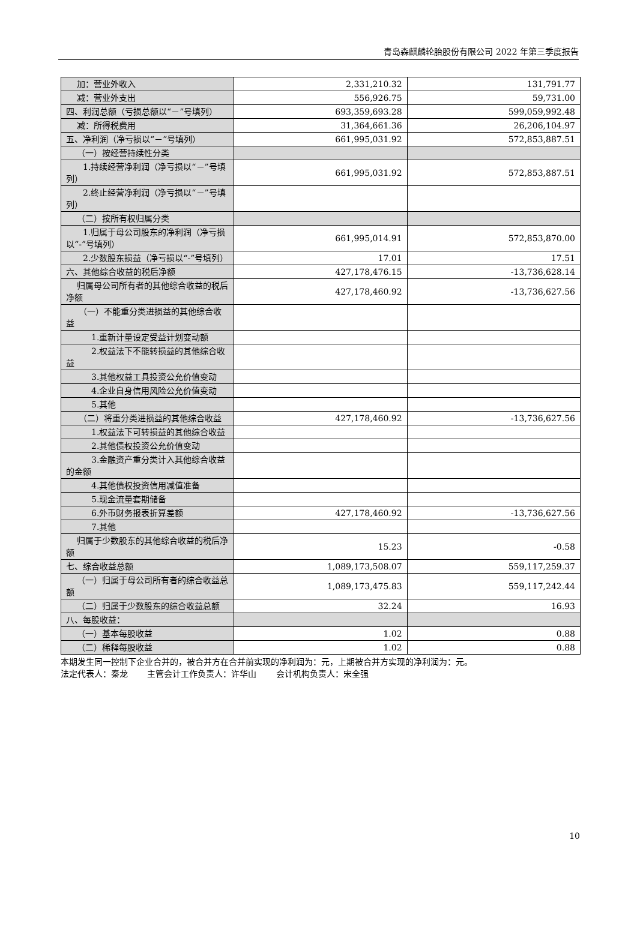青岛森麒麟轮胎股份有限公司 2022 年第三季度报告
| 加：营业外收入 | 2,331,210.32 | 131,791.77 |
| 减：营业外支出 | 556,926.75 | 59,731.00 |
| 四、利润总额（亏损总额以“－”号填列） | 693,359,693.28 | 599,059,992.48 |
| 减：所得税费用 | 31,364,661.36 | 26,206,104.97 |
| 五、净利润（净亏损以“－”号填列） | 661,995,031.92 | 572,853,887.51 |
| （一）按经营持续性分类 | | |
| 1.持续经营净利润（净亏损以“－”号填列） | 661,995,031.92 | 572,853,887.51 |
| 2.终止经营净利润（净亏损以“－”号填列） | | |
| （二）按所有权归属分类 | | |
| 1.归属于母公司股东的净利润（净亏损以“-”号填列） | 661,995,014.91 | 572,853,870.00 |
| 2.少数股东损益（净亏损以“-”号填列） | 17.01 | 17.51 |
| 六、其他综合收益的税后净额 | 427,178,476.15 | -13,736,628.14 |
| 归属母公司所有者的其他综合收益的税后净额 | 427,178,460.92 | -13,736,627.56 |
| （一）不能重分类进损益的其他综合收益 | | |
| 1.重新计量设定受益计划变动额 | | |
| 2.权益法下不能转损益的其他综合收益 | | |
| 3.其他权益工具投资公允价值变动 | | |
| 4.企业自身信用风险公允价值变动 | | |
| 5.其他 | | |
| （二）将重分类进损益的其他综合收益 | 427,178,460.92 | -13,736,627.56 |
| 1.权益法下可转损益的其他综合收益 | | |
| 2.其他债权投资公允价值变动 | | |
| 3.金融资产重分类计入其他综合收益的金额 | | |
| 4.其他债权投资信用减值准备 | | |
| 5.现金流量套期储备 | | |
| 6.外币财务报表折算差额 | 427,178,460.92 | -13,736,627.56 |
| 7.其他 | | |
| 归属于少数股东的其他综合收益的税后净额 | 15.23 | -0.58 |
| 七、综合收益总额 | 1,089,173,508.07 | 559,117,259.37 |
| （一）归属于母公司所有者的综合收益总额 | 1,089,173,475.83 | 559,117,242.44 |
| （二）归属于少数股东的综合收益总额 | 32.24 | 16.93 |
| 八、每股收益： | | |
| （一）基本每股收益 | 1.02 | 0.88 |
| （二）稀释每股收益 | 1.02 | 0.88 |
本期发生同一控制下企业合并的，被合并方在合并前实现的净利润为：元，上期被合并方实现的净利润为：元。
法定代表人：秦龙　　 主管会计工作负责人：许华山　　 会计机构负责人：宋全强
10